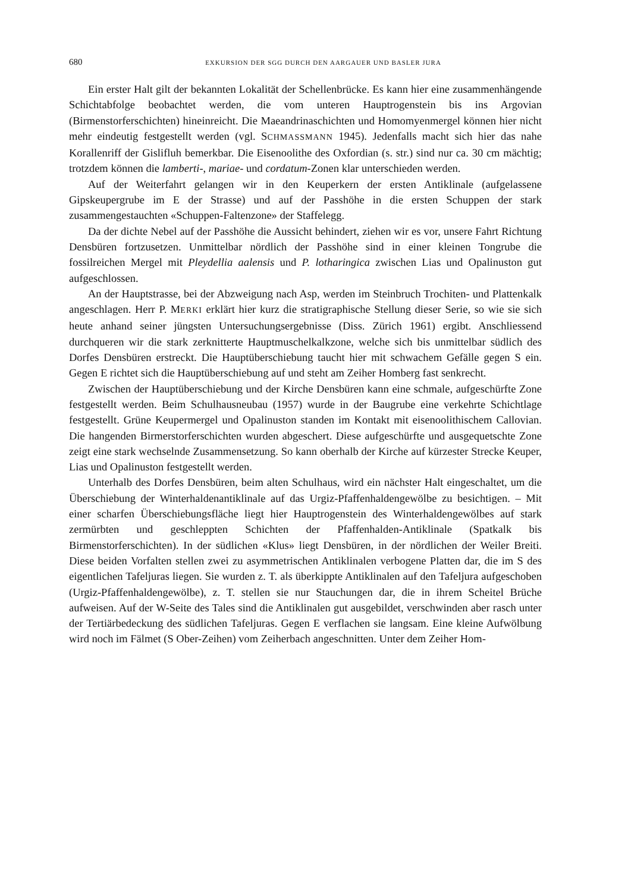680 EXKURSION DER SGG DURCH DEN AARGAUER UND BASLER JURA
Ein erster Halt gilt der bekannten Lokalität der Schellenbrücke. Es kann hier eine zusammenhängende Schichtabfolge beobachtet werden, die vom unteren Hauptrogenstein bis ins Argovian (Birmenstorferschichten) hineinreicht. Die Maeandrinaschichten und Homomyenmergel können hier nicht mehr eindeutig festgestellt werden (vgl. SCHMASSMANN 1945). Jedenfalls macht sich hier das nahe Korallenriff der Gislifluh bemerkbar. Die Eisenoolithe des Oxfordian (s. str.) sind nur ca. 30 cm mächtig; trotzdem können die lamberti-, mariae- und cordatum-Zonen klar unterschieden werden.
Auf der Weiterfahrt gelangen wir in den Keuperkern der ersten Antiklinale (aufgelassene Gipskeupergrube im E der Strasse) und auf der Passhöhe in die ersten Schuppen der stark zusammengestauchten «Schuppen-Faltenzone» der Staffelegg.
Da der dichte Nebel auf der Passhöhe die Aussicht behindert, ziehen wir es vor, unsere Fahrt Richtung Densbüren fortzusetzen. Unmittelbar nördlich der Passhöhe sind in einer kleinen Tongrube die fossilreichen Mergel mit Pleydellia aalensis und P. lotharingica zwischen Lias und Opalinuston gut aufgeschlossen.
An der Hauptstrasse, bei der Abzweigung nach Asp, werden im Steinbruch Trochiten- und Plattenkalk angeschlagen. Herr P. MERKI erklärt hier kurz die stratigraphische Stellung dieser Serie, so wie sie sich heute anhand seiner jüngsten Untersuchungsergebnisse (Diss. Zürich 1961) ergibt. Anschliessend durchqueren wir die stark zerknitterte Hauptmuschelkalkzone, welche sich bis unmittelbar südlich des Dorfes Densbüren erstreckt. Die Hauptüberschiebung taucht hier mit schwachem Gefälle gegen S ein. Gegen E richtet sich die Hauptüberschiebung auf und steht am Zeiher Homberg fast senkrecht.
Zwischen der Hauptüberschiebung und der Kirche Densbüren kann eine schmale, aufgeschürfte Zone festgestellt werden. Beim Schulhausneubau (1957) wurde in der Baugrube eine verkehrte Schichtlage festgestellt. Grüne Keupermergel und Opalinuston standen im Kontakt mit eisenoolithischem Callovian. Die hangenden Birmerstorferschichten wurden abgeschert. Diese aufgeschürfte und ausgequetschte Zone zeigt eine stark wechselnde Zusammensetzung. So kann oberhalb der Kirche auf kürzester Strecke Keuper, Lias und Opalinuston festgestellt werden.
Unterhalb des Dorfes Densbüren, beim alten Schulhaus, wird ein nächster Halt eingeschaltet, um die Überschiebung der Winterhaldenantiklinale auf das Urgiz-Pfaffenhaldengewölbe zu besichtigen. – Mit einer scharfen Überschiebungsfläche liegt hier Hauptrogenstein des Winterhaldengewölbes auf stark zermürbten und geschleppten Schichten der Pfaffenhalden-Antiklinale (Spatkalk bis Birmenstorferschichten). In der südlichen «Klus» liegt Densbüren, in der nördlichen der Weiler Breiti. Diese beiden Vorfalten stellen zwei zu asymmetrischen Antiklinalen verbogene Platten dar, die im S des eigentlichen Tafeljuras liegen. Sie wurden z. T. als überkippte Antiklinalen auf den Tafeljura aufgeschoben (Urgiz-Pfaffenhaldengewölbe), z. T. stellen sie nur Stauchungen dar, die in ihrem Scheitel Brüche aufweisen. Auf der W-Seite des Tales sind die Antiklinalen gut ausgebildet, verschwinden aber rasch unter der Tertiärbedeckung des südlichen Tafeljuras. Gegen E verflachen sie langsam. Eine kleine Aufwölbung wird noch im Fälmet (S Ober-Zeihen) vom Zeiherbach angeschnitten. Unter dem Zeiher Hom-